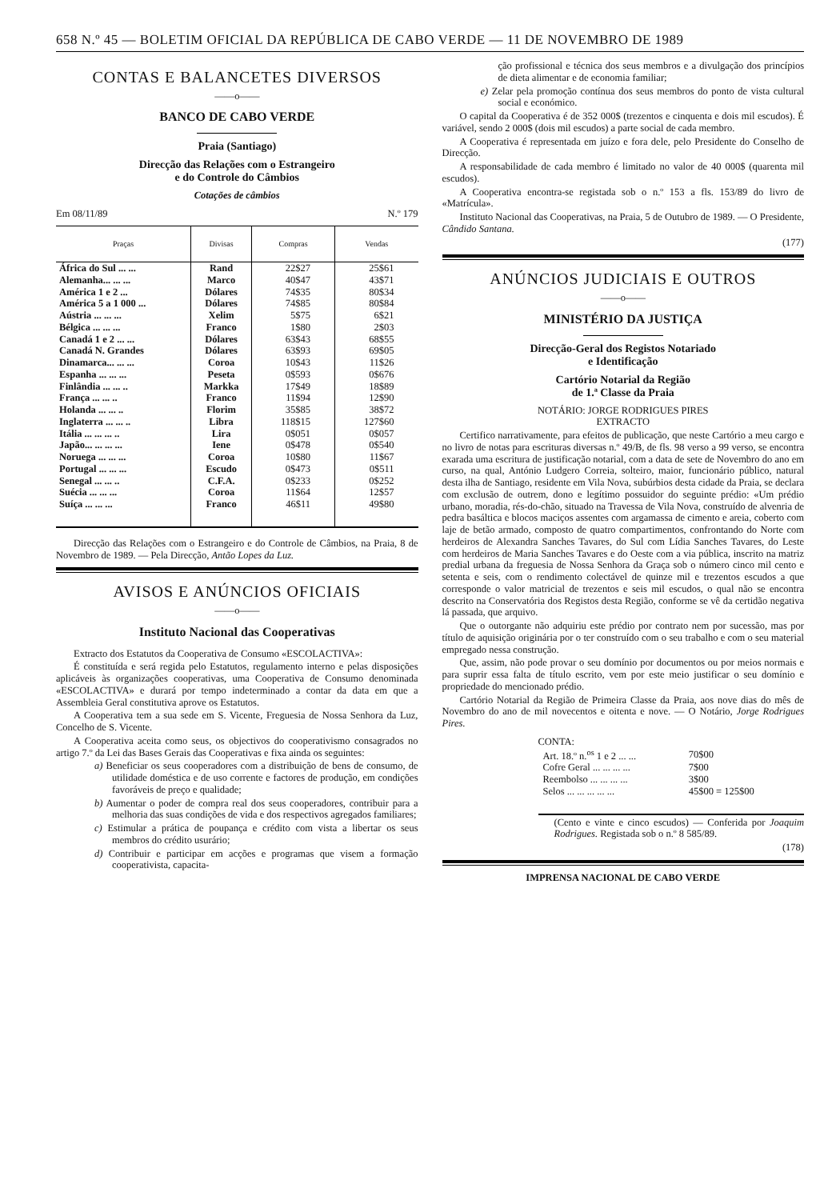658 N.º 45 — BOLETIM OFICIAL DA REPÚBLICA DE CABO VERDE — 11 DE NOVEMBRO DE 1989
CONTAS E BALANCETES DIVERSOS
——o——
BANCO DE CABO VERDE
Praia (Santiago)
Direcção das Relações com o Estrangeiro
e do Controle do Câmbios
Cotações de câmbios
Em 08/11/89 N.º 179
| Praças | Divisas | Compras | Vendas |
| --- | --- | --- | --- |
| África do Sul ... ... | Rand | 22$27 | 25$61 |
| Alemanha... ... ... | Marco | 40$47 | 43$71 |
| América 1 e 2 ... | Dólares | 74$35 | 80$34 |
| América 5 a 1 000 ... | Dólares | 74$85 | 80$84 |
| Aústria ... ... ... | Xelim | 5$75 | 6$21 |
| Bélgica ... ... ... | Franco | 1$80 | 2$03 |
| Canadá 1 e 2 ... ... | Dólares | 63$43 | 68$55 |
| Canadá N. Grandes | Dólares | 63$93 | 69$05 |
| Dinamarca... ... ... | Coroa | 10$43 | 11$26 |
| Espanha ... ... ... | Peseta | 0$593 | 0$676 |
| Finlândia ... ... .. | Markka | 17$49 | 18$89 |
| França ... ... .. | Franco | 11$94 | 12$90 |
| Holanda ... ... .. | Florim | 35$85 | 38$72 |
| Inglaterra ... ... .. | Libra | 118$15 | 127$60 |
| Itália ... ... ... .. | Lira | 0$051 | 0$057 |
| Japão... ... ... ... | Iene | 0$478 | 0$540 |
| Noruega ... ... ... | Coroa | 10$80 | 11$67 |
| Portugal ... ... ... | Escudo | 0$473 | 0$511 |
| Senegal ... ... .. | C.F.A. | 0$233 | 0$252 |
| Suécia ... ... ... | Coroa | 11$64 | 12$57 |
| Suíça ... ... ... | Franco | 46$11 | 49$80 |
Direcção das Relações com o Estrangeiro e do Controle de Câmbios, na Praia, 8 de Novembro de 1989. — Pela Direcção, Antão Lopes da Luz.
AVISOS E ANÚNCIOS OFICIAIS
——o——
Instituto Nacional das Cooperativas
Extracto dos Estatutos da Cooperativa de Consumo «ESCOLACTIVA»:
É constituída e será regida pelo Estatutos, regulamento interno e pelas disposições aplicáveis às organizações cooperativas, uma Cooperativa de Consumo denominada «ESCOLACTIVA» e durará por tempo indeterminado a contar da data em que a Assembleia Geral constitutiva aprove os Estatutos.
A Cooperativa tem a sua sede em S. Vicente, Freguesia de Nossa Senhora da Luz, Concelho de S. Vicente.
A Cooperativa aceita como seus, os objectivos do cooperativismo consagrados no artigo 7.º da Lei das Bases Gerais das Cooperativas e fixa ainda os seguintes:
a) Beneficiar os seus cooperadores com a distribuição de bens de consumo, de utilidade doméstica e de uso corrente e factores de produção, em condições favoráveis de preço e qualidade;
b) Aumentar o poder de compra real dos seus cooperadores, contribuir para a melhoria das suas condições de vida e dos respectivos agregados familiares;
c) Estimular a prática de poupança e crédito com vista a libertar os seus membros do crédito usurário;
d) Contribuir e participar em acções e programas que visem a formação cooperativista, capacita-
ção profissional e técnica dos seus membros e a divulgação dos princípios de dieta alimentar e de economia familiar;
e) Zelar pela promoção contínua dos seus membros do ponto de vista cultural social e económico.
O capital da Cooperativa é de 352 000$ (trezentos e cinquenta e dois mil escudos). É variável, sendo 2 000$ (dois mil escudos) a parte social de cada membro.
A Cooperativa é representada em juízo e fora dele, pelo Presidente do Conselho de Direcção.
A responsabilidade de cada membro é limitado no valor de 40 000$ (quarenta mil escudos).
A Cooperativa encontra-se registada sob o n.º 153 a fls. 153/89 do livro de «Matrícula».
Instituto Nacional das Cooperativas, na Praia, 5 de Outubro de 1989. — O Presidente, Cândido Santana.
(177)
ANÚNCIOS JUDICIAIS E OUTROS
——o——
MINISTÉRIO DA JUSTIÇA
Direcção-Geral dos Registos Notariado
e Identificação
Cartório Notarial da Região
de 1.ª Classe da Praia
NOTÁRIO: JORGE RODRIGUES PIRES
EXTRACTO
Certifico narrativamente, para efeitos de publicação, que neste Cartório a meu cargo e no livro de notas para escrituras diversas n.º 49/B, de fls. 98 verso a 99 verso, se encontra exarada uma escritura de justificação notarial, com a data de sete de Novembro do ano em curso, na qual, António Ludgero Correia, solteiro, maior, funcionário público, natural desta ilha de Santiago, residente em Vila Nova, subúrbios desta cidade da Praia, se declara com exclusão de outrem, dono e legítimo possuidor do seguinte prédio: «Um prédio urbano, moradia, rés-do-chão, situado na Travessa de Vila Nova, construído de alvenria de pedra basáltica e blocos maciços assentes com argamassa de cimento e areia, coberto com laje de betão armado, composto de quatro compartimentos, confrontando do Norte com herdeiros de Alexandra Sanches Tavares, do Sul com Lídia Sanches Tavares, do Leste com herdeiros de Maria Sanches Tavares e do Oeste com a via pública, inscrito na matriz predial urbana da freguesia de Nossa Senhora da Graça sob o número cinco mil cento e setenta e seis, com o rendimento colectável de quinze mil e trezentos escudos a que corresponde o valor matricial de trezentos e seis mil escudos, o qual não se encontra descrito na Conservatória dos Registos desta Região, conforme se vê da certidão negativa lá passada, que arquivo.
Que o outorgante não adquiriu este prédio por contrato nem por sucessão, mas por título de aquisição originária por o ter construído com o seu trabalho e com o seu material empregado nessa construção.
Que, assim, não pode provar o seu domínio por documentos ou por meios normais e para suprir essa falta de título escrito, vem por este meio justificar o seu domínio e propriedade do mencionado prédio.
Cartório Notarial da Região de Primeira Classe da Praia, aos nove dias do mês de Novembro do ano de mil novecentos e oitenta e nove. — O Notário, Jorge Rodrigues Pires.
CONTA:
| Art. 18.º n.<sup>os</sup> 1 e 2 ... ... | 70$00 | |
| Cofre Geral ... ... ... ... | 7$00 | |
| Reembolso ... ... ... ... | 3$00 | |
| Selos ... ... ... ... ... | 45$00 = 125$00 | |
(Cento e vinte e cinco escudos) — Conferida por Joaquim Rodrigues. Registada sob o n.º 8 585/89.
(178)
IMPRENSA NACIONAL DE CABO VERDE